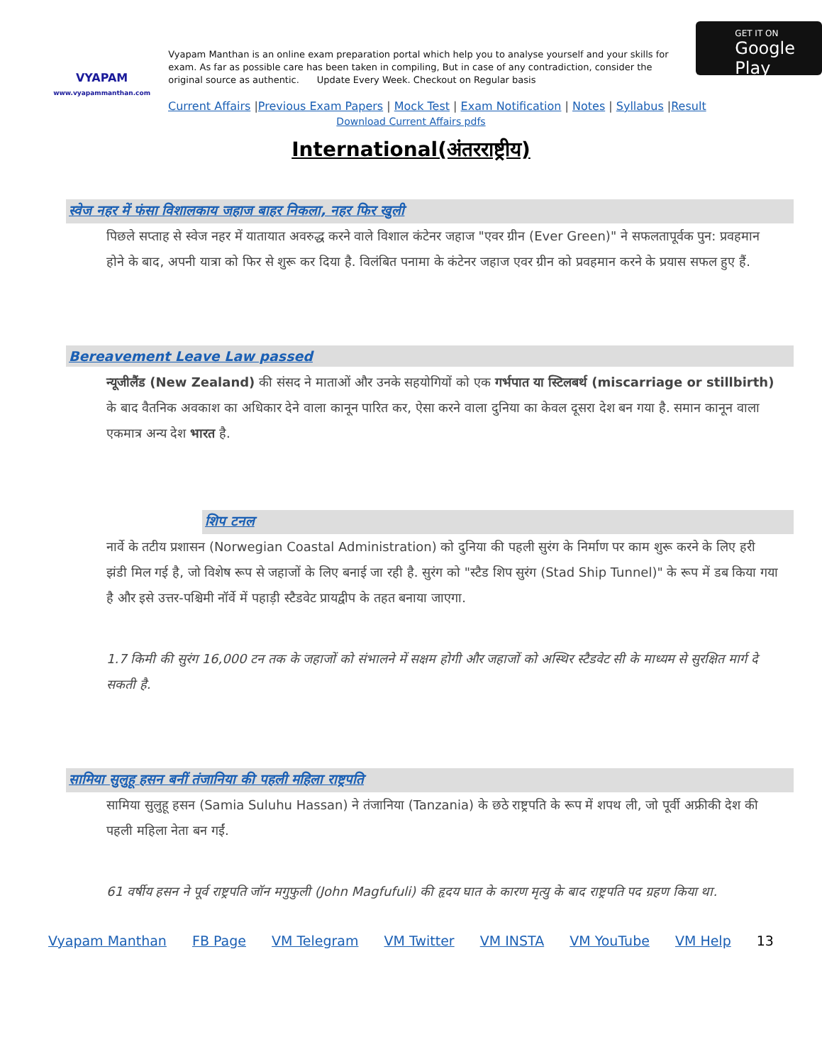VYAPAM
www.vyapammanthan.com
Vyapam Manthan is an online exam preparation portal which help you to analyse yourself and your skills for exam. As far as possible care has been taken in compiling, But in case of any contradiction, consider the original source as authentic. Update Every Week. Checkout on Regular basis
GET IT ON
Google Play
Current Affairs |Previous Exam Papers | Mock Test | Exam Notification | Notes | Syllabus |Result
Download Current Affairs pdfs
International(अंतरराष्ट्रीय)
स्वेज नहर में फंसा विशालकाय जहाज बाहर निकला, नहर फिर खुली
पिछले सप्ताह से स्वेज नहर में यातायात अवरुद्ध करने वाले विशाल कंटेनर जहाज "एवर ग्रीन (Ever Green)" ने सफलतापूर्वक पुन: प्रवहमान होने के बाद, अपनी यात्रा को फिर से शुरू कर दिया है. विलंबित पनामा के कंटेनर जहाज एवर ग्रीन को प्रवहमान करने के प्रयास सफल हुए हैं.
Bereavement Leave Law passed
न्यूजीलैंड (New Zealand) की संसद ने माताओं और उनके सहयोगियों को एक गर्भपात या स्टिलबर्थ (miscarriage or stillbirth) के बाद वैतनिक अवकाश का अधिकार देने वाला कानून पारित कर, ऐसा करने वाला दुनिया का केवल दूसरा देश बन गया है. समान कानून वाला एकमात्र अन्य देश भारत है.
शिप टनल
नार्वे के तटीय प्रशासन (Norwegian Coastal Administration) को दुनिया की पहली सुरंग के निर्माण पर काम शुरू करने के लिए हरी झंडी मिल गई है, जो विशेष रूप से जहाजों के लिए बनाई जा रही है. सुरंग को "स्टैड शिप सुरंग (Stad Ship Tunnel)" के रूप में डब किया गया है और इसे उत्तर-पश्चिमी नॉर्वे में पहाड़ी स्टैडवेट प्रायद्वीप के तहत बनाया जाएगा.
1.7 किमी की सुरंग 16,000 टन तक के जहाजों को संभालने में सक्षम होगी और जहाजों को अस्थिर स्टैडवेट सी के माध्यम से सुरक्षित मार्ग दे सकती है.
सामिया सुलुहू हसन बनीं तंजानिया की पहली महिला राष्ट्रपति
सामिया सुलुहू हसन (Samia Suluhu Hassan) ने तंजानिया (Tanzania) के छठे राष्ट्रपति के रूप में शपथ ली, जो पूर्वी अफ्रीकी देश की पहली महिला नेता बन गईं.
61 वर्षीय हसन ने पूर्व राष्ट्रपति जॉन मगुफुली (John Magfufuli) की हृदय घात के कारण मृत्यु के बाद राष्ट्रपति पद ग्रहण किया था.
Vyapam Manthan FB Page VM Telegram VM Twitter VM INSTA VM YouTube VM Help 13